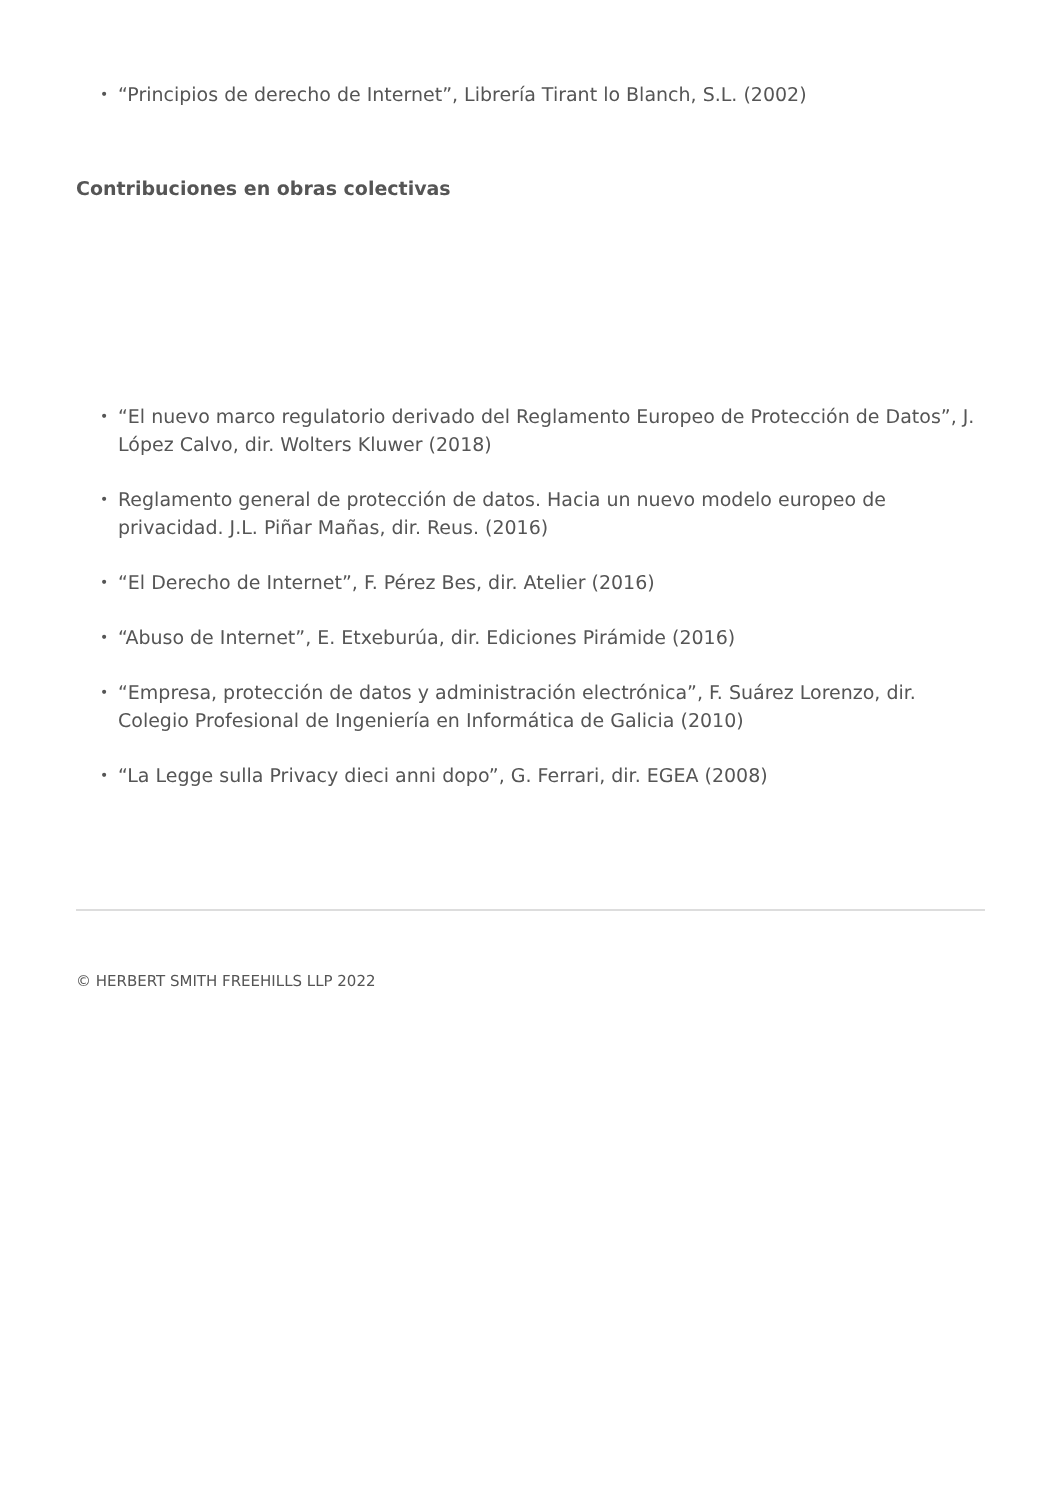• “Principios de derecho de Internet”, Librería Tirant lo Blanch, S.L. (2002)
Contribuciones en obras colectivas
• “El nuevo marco regulatorio derivado del Reglamento Europeo de Protección de Datos”, J. López Calvo, dir. Wolters Kluwer (2018)
• Reglamento general de protección de datos. Hacia un nuevo modelo europeo de privacidad. J.L. Piñar Mañas, dir. Reus. (2016)
• “El Derecho de Internet”, F. Pérez Bes, dir. Atelier (2016)
• “Abuso de Internet”, E. Etxeburúa, dir. Ediciones Pirámide (2016)
• “Empresa, protección de datos y administración electrónica”, F. Suárez Lorenzo, dir. Colegio Profesional de Ingeniería en Informática de Galicia (2010)
• “La Legge sulla Privacy dieci anni dopo”, G. Ferrari, dir. EGEA (2008)
© HERBERT SMITH FREEHILLS LLP 2022